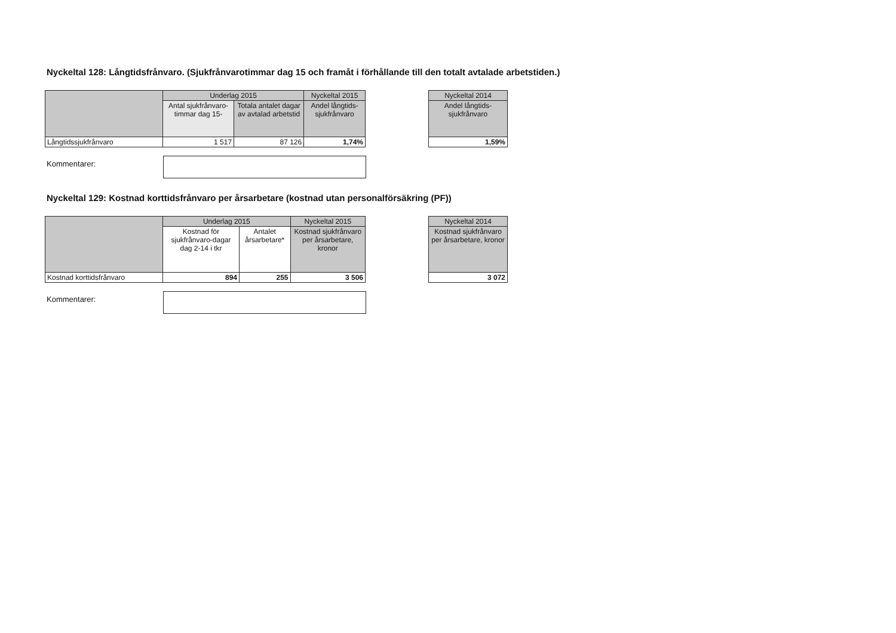Nyckeltal 128: Långtidsfrånvaro. (Sjukfrånvarotimmar dag 15 och framåt i förhållande till den totalt avtalade arbetstiden.)
| | Underlag 2015 | | Nyckeltal 2015 |
| --- | --- | --- | --- |
| | Antal sjukfrånvaro-timmar dag 15- | Totala antalet dagar av avtalad arbetstid | Andel långtids-sjukfrånvaro |
| Långtidssjukfrånvaro | 1 517 | 87 126 | 1,74% |
| Nyckeltal 2014 |
| --- |
| Andel långtids-sjukfrånvaro |
| 1,59% |
Kommentarer:
Nyckeltal 129: Kostnad korttidsfrånvaro per årsarbetare (kostnad utan personalförsäkring (PF))
| | Underlag 2015 | | Nyckeltal 2015 |
| --- | --- | --- | --- |
| | Kostnad för sjukfrånvaro-dagar dag 2-14 i tkr | Antalet årsarbetare* | Kostnad sjukfrånvaro per årsarbetare, kronor |
| Kostnad korttidsfrånvaro | 894 | 255 | 3 506 |
| Nyckeltal 2014 |
| --- |
| Kostnad sjukfrånvaro per årsarbetare, kronor |
| 3 072 |
Kommentarer: